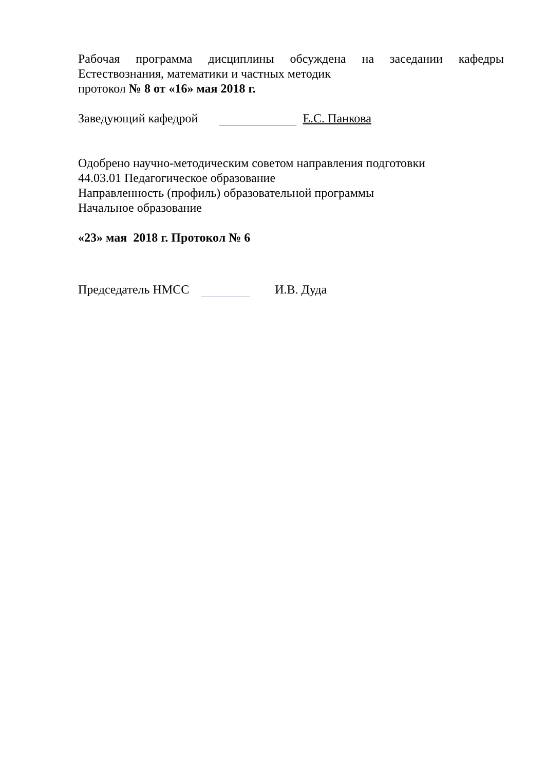Рабочая программа дисциплины обсуждена на заседании кафедры
Естествознания, математики и частных методик
протокол № 8 от «16» мая 2018 г.
Заведующий кафедрой Е.С. Панкова
Одобрено научно-методическим советом направления подготовки
44.03.01 Педагогическое образование
Направленность (профиль) образовательной программы
Начальное образование
«23» мая 2018 г. Протокол № 6
Председатель НМСС И.В. Дуда